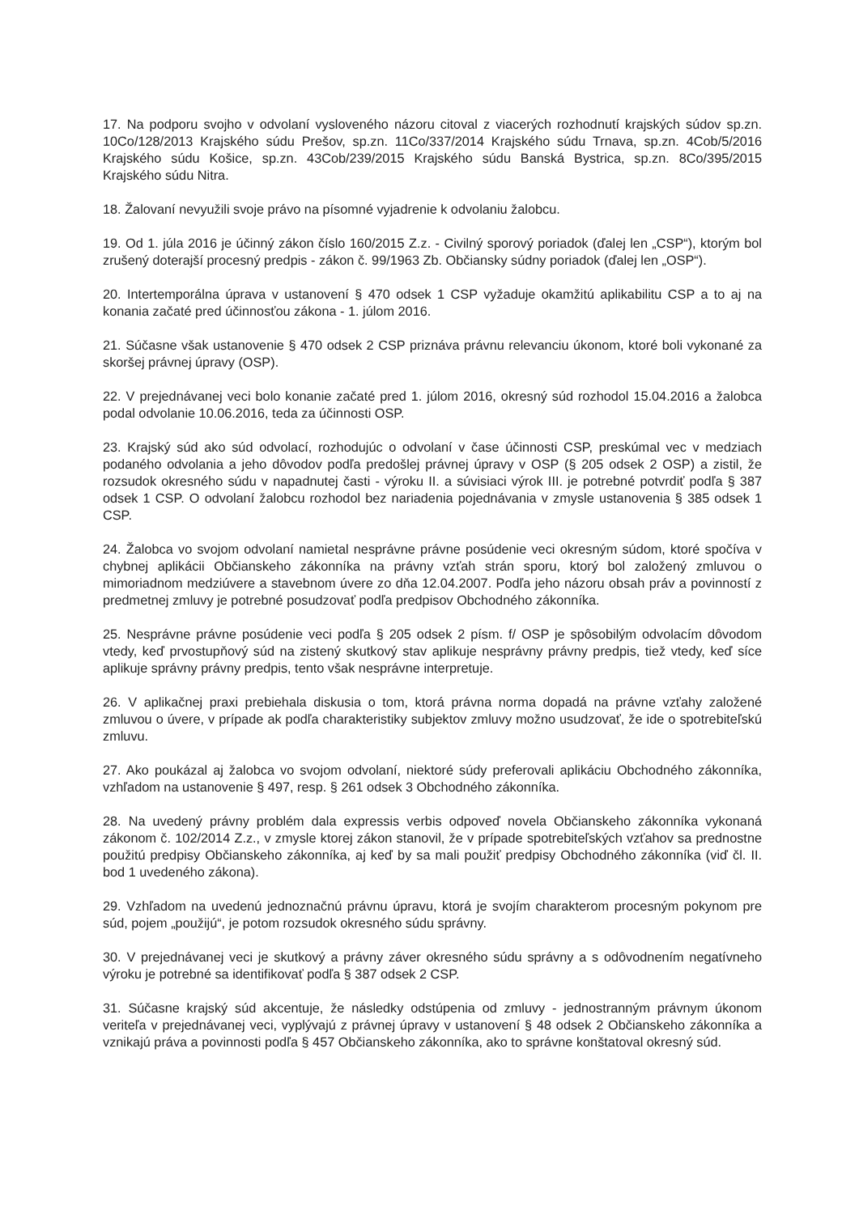17. Na podporu svojho v odvolaní vysloveného názoru citoval z viacerých rozhodnutí krajských súdov sp.zn. 10Co/128/2013 Krajského súdu Prešov, sp.zn. 11Co/337/2014 Krajského súdu Trnava, sp.zn. 4Cob/5/2016 Krajského súdu Košice, sp.zn. 43Cob/239/2015 Krajského súdu Banská Bystrica, sp.zn. 8Co/395/2015 Krajského súdu Nitra.
18. Žalovaní nevyužili svoje právo na písomné vyjadrenie k odvolaniu žalobcu.
19. Od 1. júla 2016 je účinný zákon číslo 160/2015 Z.z. - Civilný sporový poriadok (ďalej len „CSP“), ktorým bol zrušený doterajší procesný predpis - zákon č. 99/1963 Zb. Občiansky súdny poriadok (ďalej len „OSP“).
20. Intertemporálna úprava v ustanovení § 470 odsek 1 CSP vyžaduje okamžitú aplikabilitu CSP a to aj na konania začaté pred účinnosťou zákona - 1. júlom 2016.
21. Súčasne však ustanovenie § 470 odsek 2 CSP priznáva právnu relevanciu úkonom, ktoré boli vykonané za skoršej právnej úpravy (OSP).
22. V prejednávanej veci bolo konanie začaté pred 1. júlom 2016, okresný súd rozhodol 15.04.2016 a žalobca podal odvolanie 10.06.2016, teda za účinnosti OSP.
23. Krajský súd ako súd odvolací, rozhodujúc o odvolaní v čase účinnosti CSP, preskúmal vec v medziach podaného odvolania a jeho dôvodov podľa predošlej právnej úpravy v OSP (§ 205 odsek 2 OSP) a zistil, že rozsudok okresného súdu v napadnutej časti - výroku II. a súvisiaci výrok III. je potrebné potvrdiť podľa § 387 odsek 1 CSP. O odvolaní žalobcu rozhodol bez nariadenia pojednávania v zmysle ustanovenia § 385 odsek 1 CSP.
24. Žalobca vo svojom odvolaní namietal nesprávne právne posúdenie veci okresným súdom, ktoré spočíva v chybnej aplikácii Občianskeho zákonníka na právny vzťah strán sporu, ktorý bol založený zmluvou o mimoriadnom medziúvere a stavebnom úvere zo dňa 12.04.2007. Podľa jeho názoru obsah práv a povinností z predmetnej zmluvy je potrebné posudzovať podľa predpisov Obchodného zákonníka.
25. Nesprávne právne posúdenie veci podľa § 205 odsek 2 písm. f/ OSP je spôsobilým odvolacím dôvodom vtedy, keď prvostupňový súd na zistený skutkový stav aplikuje nesprávny právny predpis, tiež vtedy, keď síce aplikuje správny právny predpis, tento však nesprávne interpretuje.
26. V aplikačnej praxi prebiehala diskusia o tom, ktorá právna norma dopadá na právne vzťahy založené zmluvou o úvere, v prípade ak podľa charakteristiky subjektov zmluvy možno usudzovať, že ide o spotrebiteľskú zmluvu.
27. Ako poukázal aj žalobca vo svojom odvolaní, niektoré súdy preferovali aplikáciu Obchodného zákonníka, vzhľadom na ustanovenie § 497, resp. § 261 odsek 3 Obchodného zákonníka.
28. Na uvedený právny problém dala expressis verbis odpoveď novela Občianskeho zákonníka vykonaná zákonom č. 102/2014 Z.z., v zmysle ktorej zákon stanovil, že v prípade spotrebiteľských vzťahov sa prednostne použitú predpisy Občianskeho zákonníka, aj keď by sa mali použiť predpisy Obchodného zákonníka (viď čl. II. bod 1 uvedeného zákona).
29. Vzhľadom na uvedenú jednoznačnú právnu úpravu, ktorá je svojím charakterom procesným pokynom pre súd, pojem „použijú“, je potom rozsudok okresného súdu správny.
30. V prejednávanej veci je skutkový a právny záver okresného súdu správny a s odôvodnením negatívneho výroku je potrebné sa identifikovať podľa § 387 odsek 2 CSP.
31. Súčasne krajský súd akcentuje, že následky odstúpenia od zmluvy - jednostranným právnym úkonom veriteľa v prejednávanej veci, vyplývajú z právnej úpravy v ustanovení § 48 odsek 2 Občianskeho zákonníka a vznikajú práva a povinnosti podľa § 457 Občianskeho zákonníka, ako to správne konštatoval okresný súd.